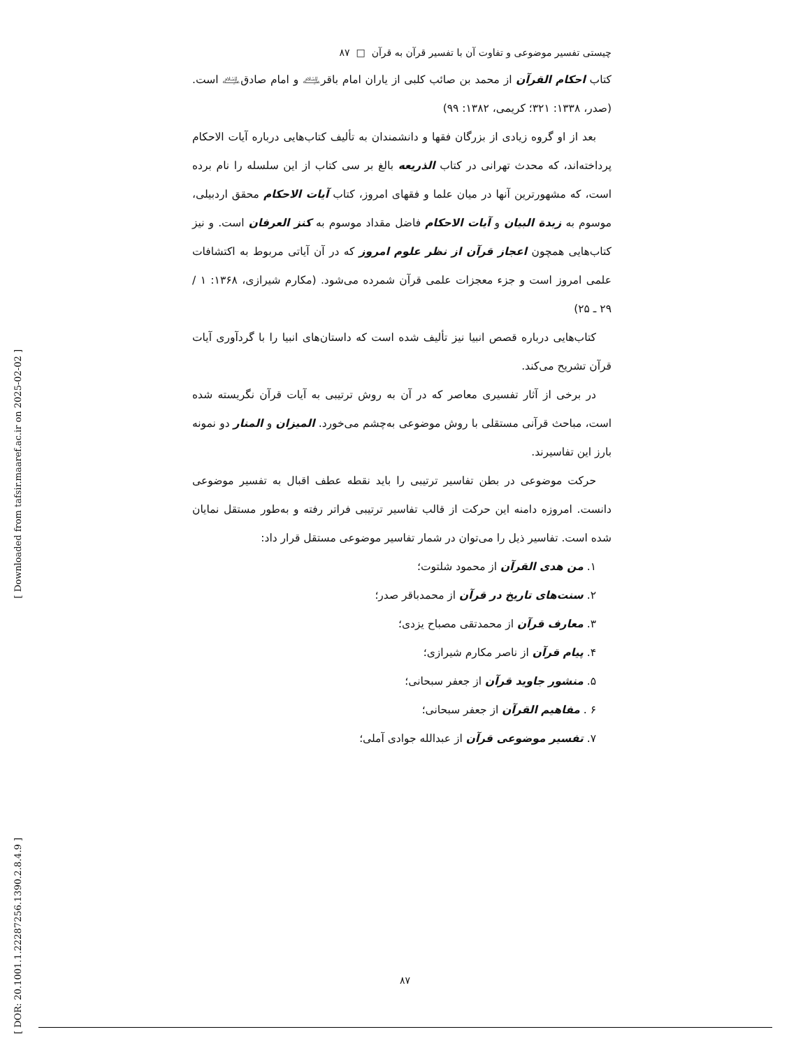چیستی تفسیر موضوعی و تفاوت آن با تفسیر قرآن به قرآن □ ۸۷
کتاب احکام القرآن از محمد بن صائب کلبی از یاران امام باقر﵇ و امام صادق﵇ است. (صدر، ۱۳۳۸: ۳۲۱؛ کریمی، ۱۳۸۲: ۹۹)
بعد از او گروه زیادی از بزرگان فقها و دانشمندان به تألیف کتاب‌هایی درباره آیات الاحکام پرداخته‌اند، که محدث تهرانی در کتاب الذریعه بالغ بر سی کتاب از این سلسله را نام برده است، که مشهورترین آنها در میان علما و فقهای امروز، کتاب آیات الاحکام محقق اردبیلی، موسوم به زبدة البیان و آیات الاحکام فاضل مقداد موسوم به کنز العرفان است. و نیز کتاب‌هایی همچون اعجاز قرآن از نظر علوم امروز که در آن آیاتی مربوط به اکتشافات علمی امروز است و جزء معجزات علمی قرآن شمرده می‌شود. (مکارم شیرازی، ۱۳۶۸: ۱ / ۲۹ ـ ۲۵)
کتاب‌هایی درباره قصص انبیا نیز تألیف شده است که داستان‌های انبیا را با گردآوری آیات قرآن تشریح می‌کند.
در برخی از آثار تفسیری معاصر که در آن به روش ترتیبی به آیات قرآن نگریسته شده است، مباحث قرآنی مستقلی با روش موضوعی به‌چشم می‌خورد. المیزان و المنار دو نمونه بارز این تفاسیرند.
حرکت موضوعی در بطن تفاسیر ترتیبی را باید نقطه عطف اقبال به تفسیر موضوعی دانست. امروزه دامنه این حرکت از قالب تفاسیر ترتیبی فراتر رفته و به‌طور مستقل نمایان شده است. تفاسیر ذیل را می‌توان در شمار تفاسیر موضوعی مستقل قرار داد:
۱. من هدی القرآن از محمود شلتوت؛
۲. سنت‌های تاریخ در قرآن از محمدباقر صدر؛
۳. معارف قرآن از محمدتقی مصباح یزدی؛
۴. پیام قرآن از ناصر مکارم شیرازی؛
۵. منشور جاوید قرآن از جعفر سبحانی؛
۶ . مفاهیم القرآن از جعفر سبحانی؛
۷. تفسیر موضوعی قرآن از عبدالله جوادی آملی؛
[ Downloaded from tafsir.maaref.ac.ir on 2025-02-02 ]
[ DOR: 20.1001.1.22287256.1390.2.8.4.9 ]
۸۷